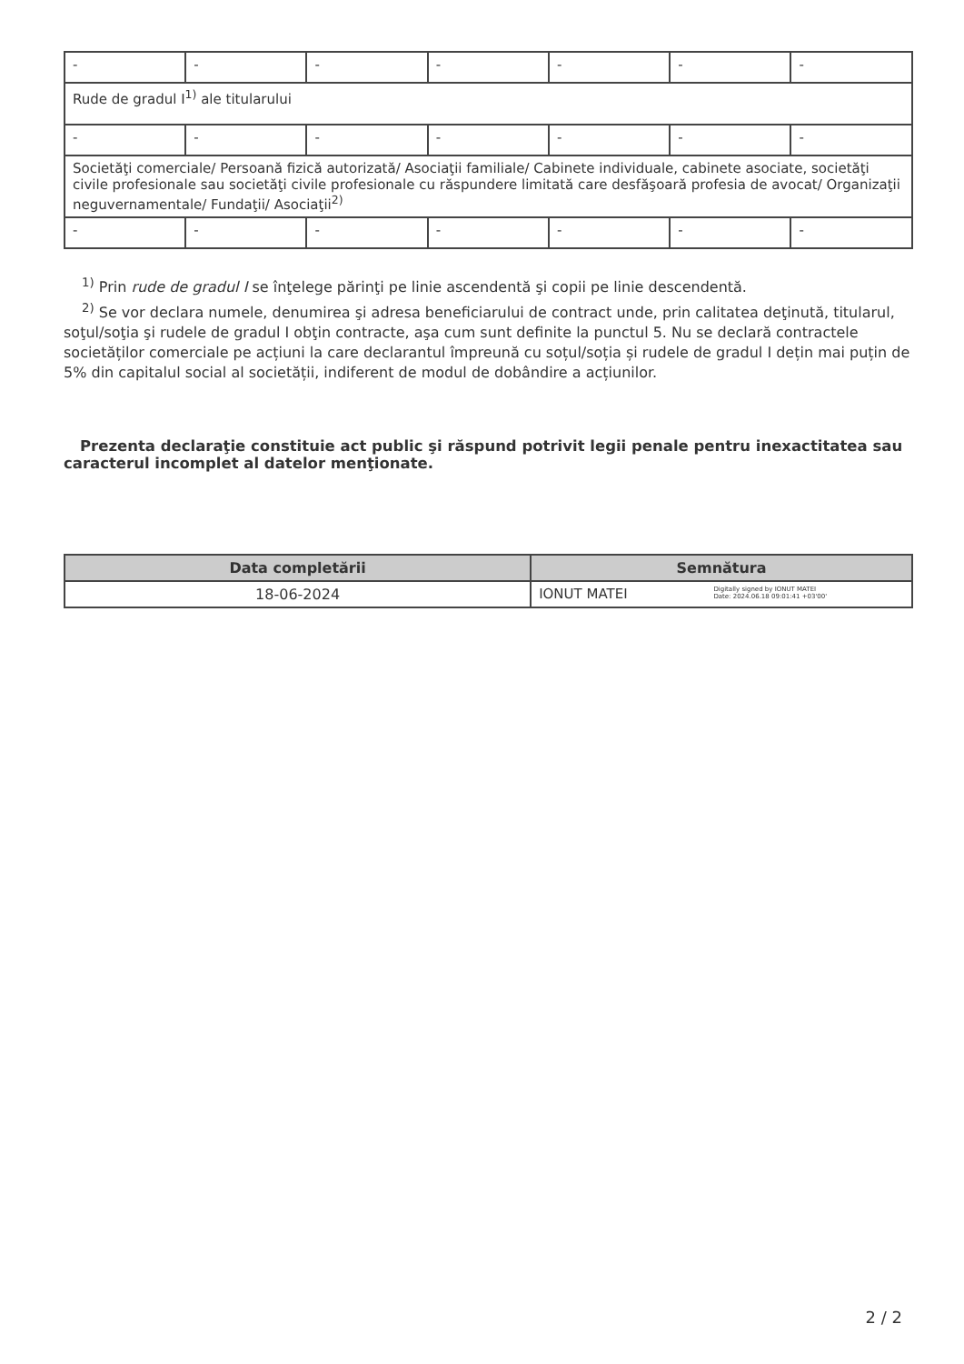| - | - | - | - | - | - | - |
| Rude de gradul I<sup>1)</sup> ale titularului | | | | | | |
| - | - | - | - | - | - | - |
| Societăţi comerciale/ Persoană fizică autorizată/ Asociaţii familiale/ Cabinete individuale, cabinete asociate, societăţi civile profesionale sau societăţi civile profesionale cu răspundere limitată care desfăşoară profesia de avocat/ Organizaţii neguvernamentale/ Fundaţii/ Asociaţii<sup>2)</sup> | | | | | | |
| - | - | - | - | - | - | - |
<sup>1)</sup> Prin rude de gradul I se înţelege părinţi pe linie ascendentă şi copii pe linie descendentă.
<sup>2)</sup> Se vor declara numele, denumirea şi adresa beneficiarului de contract unde, prin calitatea deţinută, titularul, soţul/soţia şi rudele de gradul I obţin contracte, aşa cum sunt definite la punctul 5. Nu se declară contractele societăților comerciale pe acțiuni la care declarantul împreună cu soțul/soția și rudele de gradul I dețin mai puțin de 5% din capitalul social al societății, indiferent de modul de dobândire a acțiunilor.
Prezenta declaraţie constituie act public şi răspund potrivit legii penale pentru inexactitatea sau caracterul incomplet al datelor menţionate.
| Data completării | Semnătura |
| --- | --- |
| 18-06-2024 | IONUT MATEI Digitally signed by IONUT MATEI Date: 2024.06.18 09:01:41 +03'00' |
2 / 2